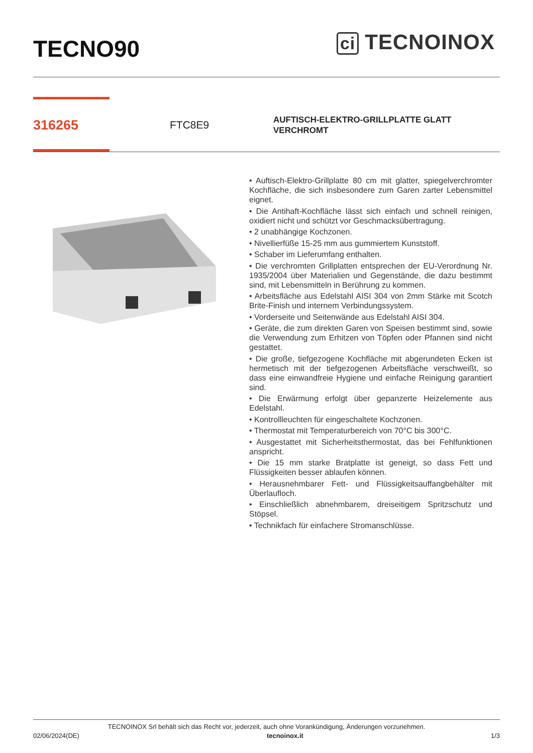TECNO90
ci TECNOINOX
316265
FTC8E9
AUFTISCH-ELEKTRO-GRILLPLATTE GLATT
VERCHROMT
• Auftisch-Elektro-Grillplatte 80 cm mit glatter, spiegelverchromter Kochfläche, die sich insbesondere zum Garen zarter Lebensmittel eignet.
• Die Antihaft-Kochfläche lässt sich einfach und schnell reinigen, oxidiert nicht und schützt vor Geschmacksübertragung.
• 2 unabhängige Kochzonen.
• Nivellierfüße 15-25 mm aus gummiertem Kunststoff.
• Schaber im Lieferumfang enthalten.
• Die verchromten Grillplatten entsprechen der EU-Verordnung Nr. 1935/2004 über Materialien und Gegenstände, die dazu bestimmt sind, mit Lebensmitteln in Berührung zu kommen.
• Arbeitsfläche aus Edelstahl AISI 304 von 2mm Stärke mit Scotch Brite-Finish und internem Verbindungssystem.
• Vorderseite und Seitenwände aus Edelstahl AISI 304.
• Geräte, die zum direkten Garen von Speisen bestimmt sind, sowie die Verwendung zum Erhitzen von Töpfen oder Pfannen sind nicht gestattet.
• Die große, tiefgezogene Kochfläche mit abgerundeten Ecken ist hermetisch mit der tiefgezogenen Arbeitsfläche verschweißt, so dass eine einwandfreie Hygiene und einfache Reinigung garantiert sind.
• Die Erwärmung erfolgt über gepanzerte Heizelemente aus Edelstahl.
• Kontrollleuchten für eingeschaltete Kochzonen.
• Thermostat mit Temperaturbereich von 70°C bis 300°C.
• Ausgestattet mit Sicherheitsthermostat, das bei Fehlfunktionen anspricht.
• Die 15 mm starke Bratplatte ist geneigt, so dass Fett und Flüssigkeiten besser ablaufen können.
• Herausnehmbarer Fett- und Flüssigkeitsauffangbehälter mit Überlaufloch.
• Einschließlich abnehmbarem, dreiseitigem Spritzschutz und Stöpsel.
• Technikfach für einfachere Stromanschlüsse.
TECNOINOX Srl behält sich das Recht vor, jederzeit, auch ohne Vorankündigung, Änderungen vorzunehmen.
02/06/2024(DE) tecnoinox.it 1/3